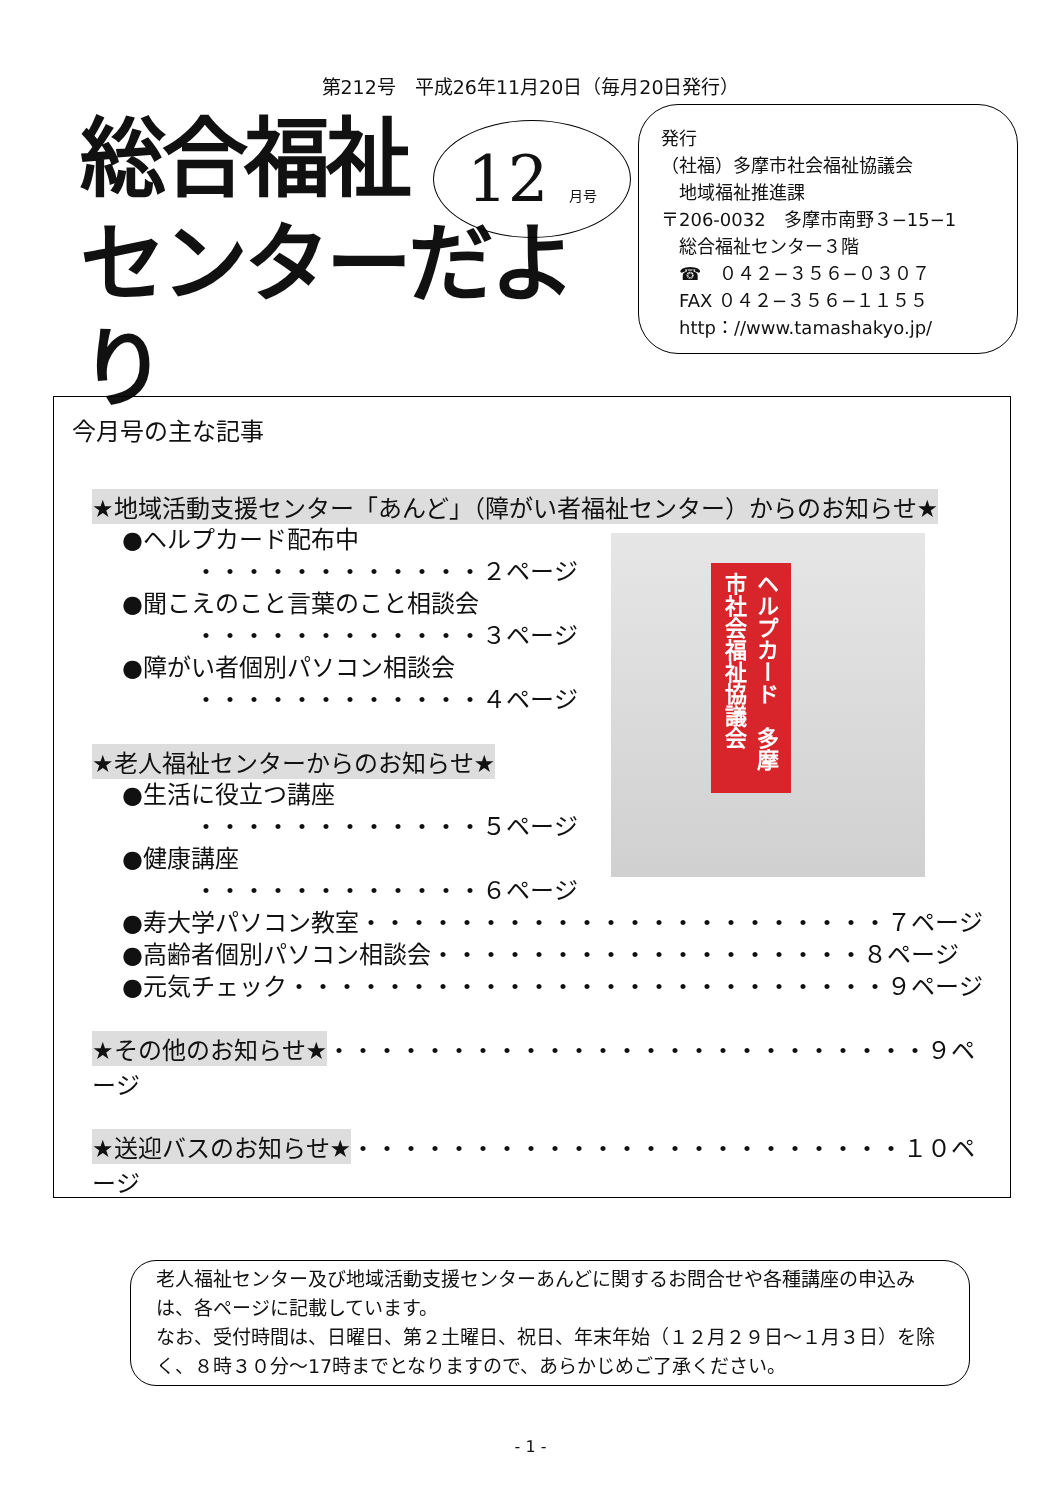第212号　平成26年11月20日（毎月20日発行）
総合福祉
センターだより
12 月号
発行
（社福）多摩市社会福祉協議会
　地域福祉推進課
〒206-0032　多摩市南野３−15−1
　総合福祉センター３階
　☎　０４２−３５６−０３０７
　FAX ０４２−３５６−１１５５
　http：//www.tamashakyo.jp/
今月号の主な記事
★地域活動支援センター「あんど」（障がい者福祉センター）からのお知らせ★
●ヘルプカード配布中
　　　・・・・・・・・・・・・２ページ
●聞こえのこと言葉のこと相談会
　　　・・・・・・・・・・・・３ページ
●障がい者個別パソコン相談会
　　　・・・・・・・・・・・・４ページ
★老人福祉センターからのお知らせ★
●生活に役立つ講座
　　　・・・・・・・・・・・・５ページ
●健康講座
　　　・・・・・・・・・・・・６ページ
●寿大学パソコン教室・・・・・・・・・・・・・・・・・・・・・・７ページ
●高齢者個別パソコン相談会・・・・・・・・・・・・・・・・・・８ページ
●元気チェック・・・・・・・・・・・・・・・・・・・・・・・・・９ページ
★その他のお知らせ★・・・・・・・・・・・・・・・・・・・・・・・・・９ページ
★送迎バスのお知らせ★・・・・・・・・・・・・・・・・・・・・・・・１０ページ
ヘルプカード　多摩市社会福祉協議会
老人福祉センター及び地域活動支援センターあんどに関するお問合せや各種講座の申込みは、各ページに記載しています。
なお、受付時間は、日曜日、第２土曜日、祝日、年末年始（１２月２９日〜１月３日）を除く、８時３０分〜17時までとなりますので、あらかじめご了承ください。
- 1 -